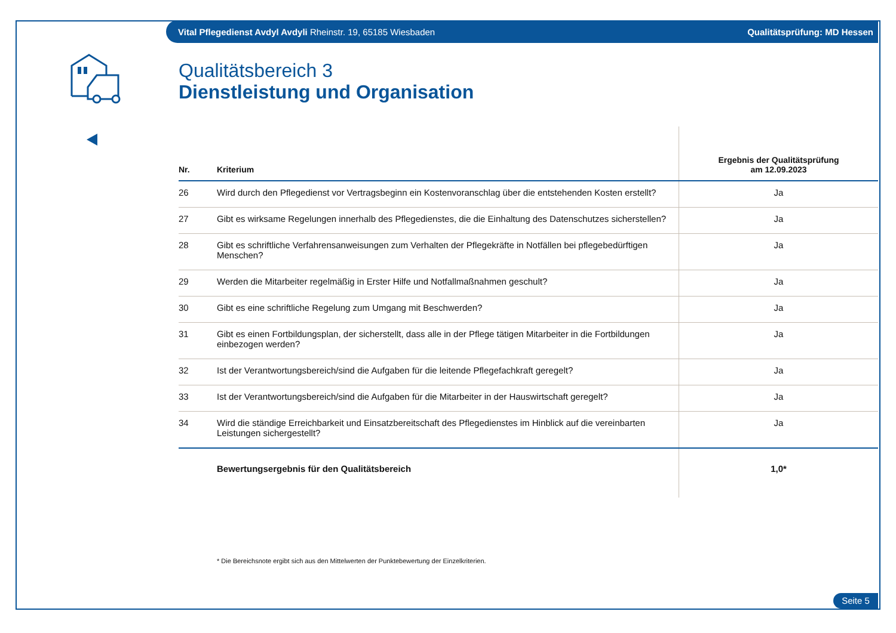Vital Pflegedienst Avdyl Avdyli Rheinstr. 19, 65185 Wiesbaden Qualitätsprüfung: MD Hessen
Qualitätsbereich 3
Dienstleistung und Organisation
| Nr. | Kriterium | Ergebnis der Qualitätsprüfung am 12.09.2023 |
| --- | --- | --- |
| 26 | Wird durch den Pflegedienst vor Vertragsbeginn ein Kostenvoranschlag über die entstehenden Kosten erstellt? | Ja |
| 27 | Gibt es wirksame Regelungen innerhalb des Pflegedienstes, die die Einhaltung des Datenschutzes sicherstellen? | Ja |
| 28 | Gibt es schriftliche Verfahrensanweisungen zum Verhalten der Pflegekräfte in Notfällen bei pflegebedürftigen Menschen? | Ja |
| 29 | Werden die Mitarbeiter regelmäßig in Erster Hilfe und Notfallmaßnahmen geschult? | Ja |
| 30 | Gibt es eine schriftliche Regelung zum Umgang mit Beschwerden? | Ja |
| 31 | Gibt es einen Fortbildungsplan, der sicherstellt, dass alle in der Pflege tätigen Mitarbeiter in die Fortbildungen einbezogen werden? | Ja |
| 32 | Ist der Verantwortungsbereich/sind die Aufgaben für die leitende Pflegefachkraft geregelt? | Ja |
| 33 | Ist der Verantwortungsbereich/sind die Aufgaben für die Mitarbeiter in der Hauswirtschaft geregelt? | Ja |
| 34 | Wird die ständige Erreichbarkeit und Einsatzbereitschaft des Pflegedienstes im Hinblick auf die vereinbarten Leistungen sichergestellt? | Ja |
| | Bewertungsergebnis für den Qualitätsbereich | 1,0* |
* Die Bereichsnote ergibt sich aus den Mittelwerten der Punktebewertung der Einzelkriterien.
Seite 5